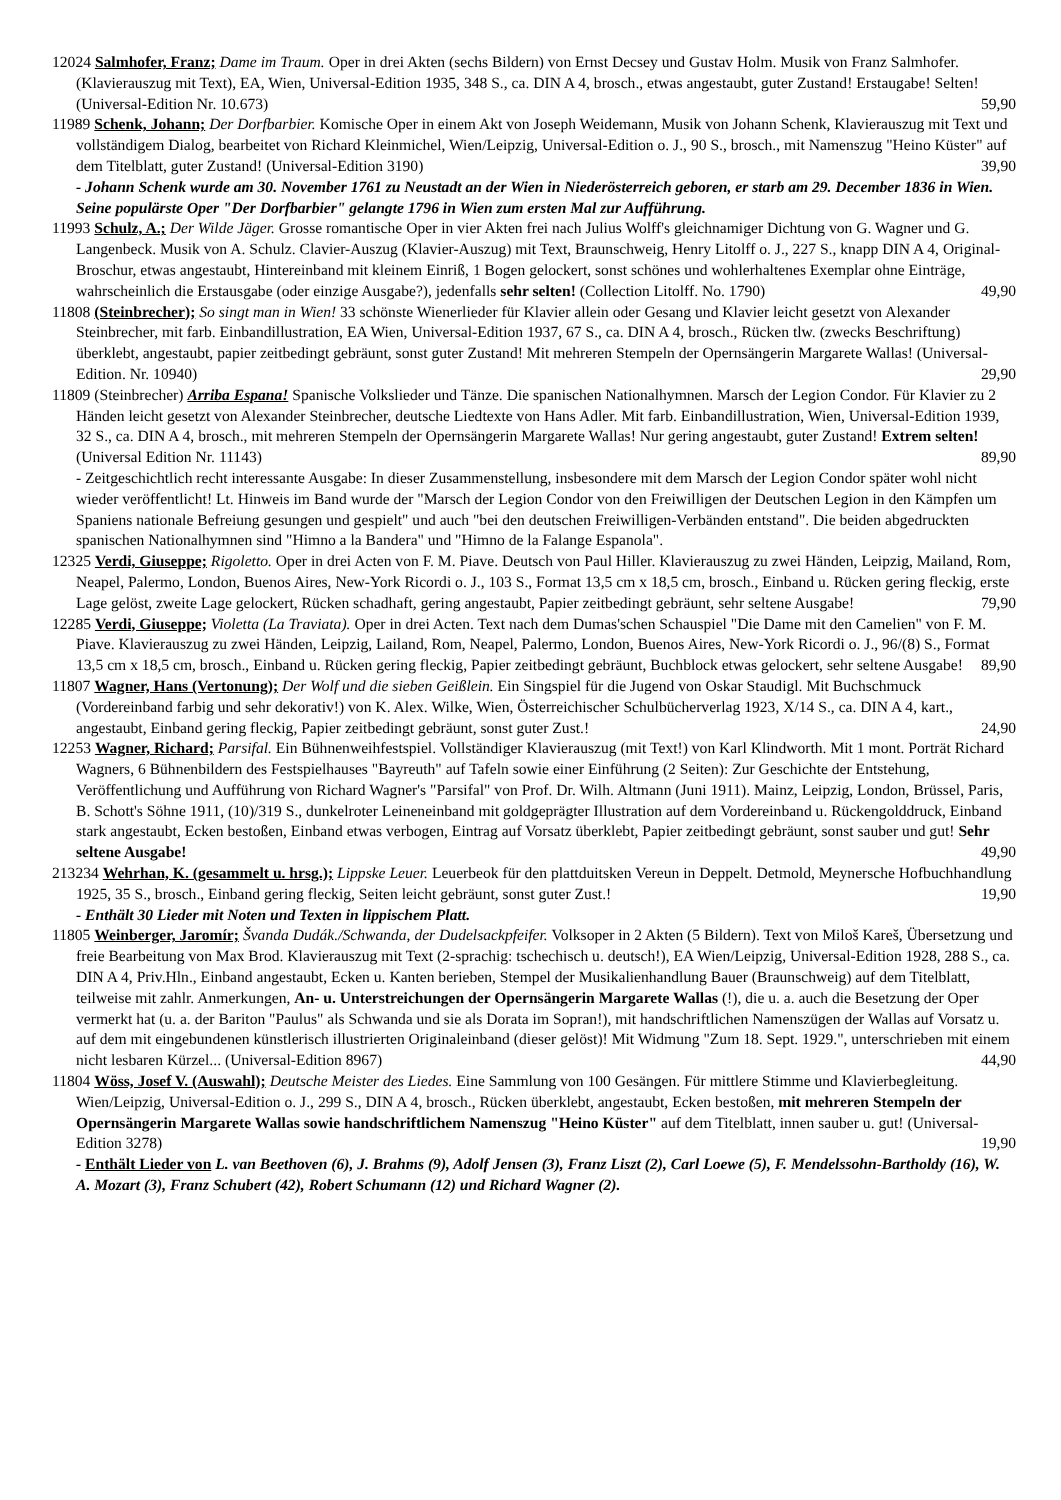12024 Salmhofer, Franz; Dame im Traum. Oper in drei Akten (sechs Bildern) von Ernst Decsey und Gustav Holm. Musik von Franz Salmhofer. (Klavierauszug mit Text), EA, Wien, Universal-Edition 1935, 348 S., ca. DIN A 4, brosch., etwas angestaubt, guter Zustand! Erstaugabe! Selten! (Universal-Edition Nr. 10.673) 59,90
11989 Schenk, Johann; Der Dorfbarbier. Komische Oper in einem Akt von Joseph Weidemann, Musik von Johann Schenk, Klavierauszug mit Text und vollständigem Dialog, bearbeitet von Richard Kleinmichel, Wien/Leipzig, Universal-Edition o. J., 90 S., brosch., mit Namenszug "Heino Küster" auf dem Titelblatt, guter Zustand! (Universal-Edition 3190) 39,90
- Johann Schenk wurde am 30. November 1761 zu Neustadt an der Wien in Niederösterreich geboren, er starb am 29. December 1836 in Wien. Seine populärste Oper "Der Dorfbarbier" gelangte 1796 in Wien zum ersten Mal zur Aufführung.
11993 Schulz, A.; Der Wilde Jäger. Grosse romantische Oper in vier Akten frei nach Julius Wolff's gleichnamiger Dichtung von G. Wagner und G. Langenbeck. Musik von A. Schulz. Clavier-Auszug (Klavier-Auszug) mit Text, Braunschweig, Henry Litolff o. J., 227 S., knapp DIN A 4, Original-Broschur, etwas angestaubt, Hintereinband mit kleinem Einriß, 1 Bogen gelockert, sonst schönes und wohlerhaltenes Exemplar ohne Einträge, wahrscheinlich die Erstausgabe (oder einzige Ausgabe?), jedenfalls sehr selten! (Collection Litolff. No. 1790) 49,90
11808 (Steinbrecher); So singt man in Wien! 33 schönste Wienerlieder für Klavier allein oder Gesang und Klavier leicht gesetzt von Alexander Steinbrecher, mit farb. Einbandillustration, EA Wien, Universal-Edition 1937, 67 S., ca. DIN A 4, brosch., Rücken tlw. (zwecks Beschriftung) überklebt, angestaubt, papier zeitbedingt gebräunt, sonst guter Zustand! Mit mehreren Stempeln der Opernsängerin Margarete Wallas! (Universal-Edition. Nr. 10940) 29,90
11809 (Steinbrecher) Arriba Espana! Spanische Volkslieder und Tänze. Die spanischen Nationalhymnen. Marsch der Legion Condor. Für Klavier zu 2 Händen leicht gesetzt von Alexander Steinbrecher, deutsche Liedtexte von Hans Adler. Mit farb. Einbandillustration, Wien, Universal-Edition 1939, 32 S., ca. DIN A 4, brosch., mit mehreren Stempeln der Opernsängerin Margarete Wallas! Nur gering angestaubt, guter Zustand! Extrem selten! (Universal Edition Nr. 11143) 89,90
- Zeitgeschichtlich recht interessante Ausgabe: In dieser Zusammenstellung, insbesondere mit dem Marsch der Legion Condor später wohl nicht wieder veröffentlicht! Lt. Hinweis im Band wurde der "Marsch der Legion Condor von den Freiwilligen der Deutschen Legion in den Kämpfen um Spaniens nationale Befreiung gesungen und gespielt" und auch "bei den deutschen Freiwilligen-Verbänden entstand". Die beiden abgedruckten spanischen Nationalhymnen sind "Himno a la Bandera" und "Himno de la Falange Espanola".
12325 Verdi, Giuseppe; Rigoletto. Oper in drei Acten von F. M. Piave. Deutsch von Paul Hiller. Klavierauszug zu zwei Händen, Leipzig, Mailand, Rom, Neapel, Palermo, London, Buenos Aires, New-York Ricordi o. J., 103 S., Format 13,5 cm x 18,5 cm, brosch., Einband u. Rücken gering fleckig, erste Lage gelöst, zweite Lage gelockert, Rücken schadhaft, gering angestaubt, Papier zeitbedingt gebräunt, sehr seltene Ausgabe! 79,90
12285 Verdi, Giuseppe; Violetta (La Traviata). Oper in drei Acten. Text nach dem Dumas'schen Schauspiel "Die Dame mit den Camelien" von F. M. Piave. Klavierauszug zu zwei Händen, Leipzig, Lailand, Rom, Neapel, Palermo, London, Buenos Aires, New-York Ricordi o. J., 96/(8) S., Format 13,5 cm x 18,5 cm, brosch., Einband u. Rücken gering fleckig, Papier zeitbedingt gebräunt, Buchblock etwas gelockert, sehr seltene Ausgabe! 89,90
11807 Wagner, Hans (Vertonung); Der Wolf und die sieben Geißlein. Ein Singspiel für die Jugend von Oskar Staudigl. Mit Buchschmuck (Vordereinband farbig und sehr dekorativ!) von K. Alex. Wilke, Wien, Österreichischer Schulbücherverlag 1923, X/14 S., ca. DIN A 4, kart., angestaubt, Einband gering fleckig, Papier zeitbedingt gebräunt, sonst guter Zust.! 24,90
12253 Wagner, Richard; Parsifal. Ein Bühnenweihfestspiel. Vollständiger Klavierauszug (mit Text!) von Karl Klindworth. Mit 1 mont. Porträt Richard Wagners, 6 Bühnenbildern des Festspielhauses "Bayreuth" auf Tafeln sowie einer Einführung (2 Seiten): Zur Geschichte der Entstehung, Veröffentlichung und Aufführung von Richard Wagner's "Parsifal" von Prof. Dr. Wilh. Altmann (Juni 1911). Mainz, Leipzig, London, Brüssel, Paris, B. Schott's Söhne 1911, (10)/319 S., dunkelroter Leineneinband mit goldgeprägter Illustration auf dem Vordereinband u. Rückengolddruck, Einband stark angestaubt, Ecken bestoßen, Einband etwas verbogen, Eintrag auf Vorsatz überklebt, Papier zeitbedingt gebräunt, sonst sauber und gut! Sehr seltene Ausgabe! 49,90
213234 Wehrhan, K. (gesammelt u. hrsg.); Lippske Leuer. Leuerbeok für den plattduitsken Vereun in Deppelt. Detmold, Meynersche Hofbuchhandlung 1925, 35 S., brosch., Einband gering fleckig, Seiten leicht gebräunt, sonst guter Zust.! 19,90
- Enthält 30 Lieder mit Noten und Texten in lippischem Platt.
11805 Weinberger, Jaromír; Švanda Dudák./Schwanda, der Dudelsackpfeifer. Volksoper in 2 Akten (5 Bildern). Text von Miloš Kareš, Übersetzung und freie Bearbeitung von Max Brod. Klavierauszug mit Text (2-sprachig: tschechisch u. deutsch!), EA Wien/Leipzig, Universal-Edition 1928, 288 S., ca. DIN A 4, Priv.Hln., Einband angestaubt, Ecken u. Kanten berieben, Stempel der Musikalienhandlung Bauer (Braunschweig) auf dem Titelblatt, teilweise mit zahlr. Anmerkungen, An- u. Unterstreichungen der Opernsängerin Margarete Wallas (!), die u. a. auch die Besetzung der Oper vermerkt hat (u. a. der Bariton "Paulus" als Schwanda und sie als Dorata im Sopran!), mit handschriftlichen Namenszügen der Wallas auf Vorsatz u. auf dem mit eingebundenen künstlerisch illustrierten Originaleinband (dieser gelöst)! Mit Widmung "Zum 18. Sept. 1929.", unterschrieben mit einem nicht lesbaren Kürzel... (Universal-Edition 8967) 44,90
11804 Wöss, Josef V. (Auswahl); Deutsche Meister des Liedes. Eine Sammlung von 100 Gesängen. Für mittlere Stimme und Klavierbegleitung. Wien/Leipzig, Universal-Edition o. J., 299 S., DIN A 4, brosch., Rücken überklebt, angestaubt, Ecken bestoßen, mit mehreren Stempeln der Opernsängerin Margarete Wallas sowie handschriftlichem Namenszug "Heino Küster" auf dem Titelblatt, innen sauber u. gut! (Universal-Edition 3278) 19,90
- Enthält Lieder von L. van Beethoven (6), J. Brahms (9), Adolf Jensen (3), Franz Liszt (2), Carl Loewe (5), F. Mendelssohn-Bartholdy (16), W. A. Mozart (3), Franz Schubert (42), Robert Schumann (12) und Richard Wagner (2).